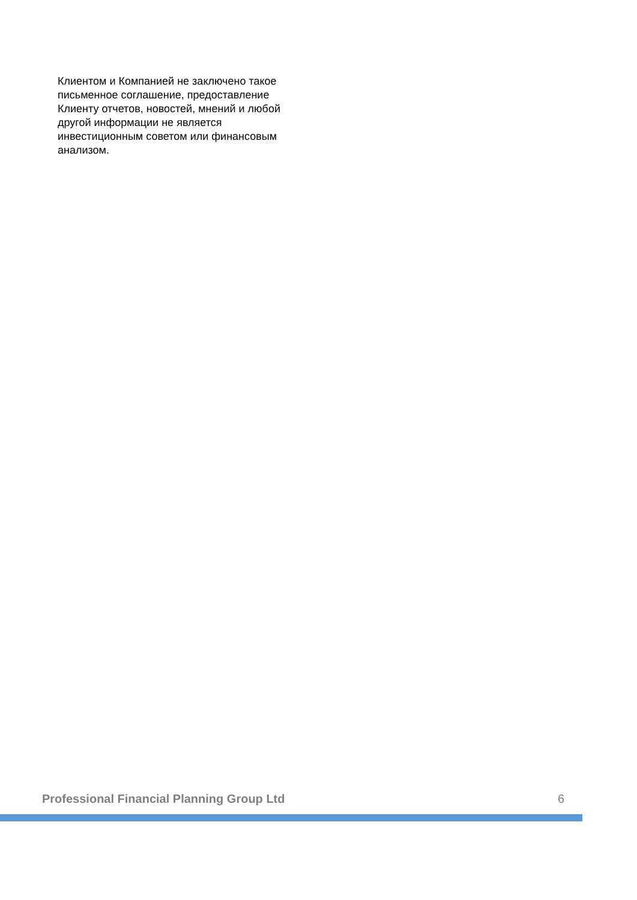Клиентом и Компанией не заключено такое письменное соглашение, предоставление Клиенту отчетов, новостей, мнений и любой другой информации не является инвестиционным советом или финансовым анализом.
Professional Financial Planning Group Ltd 6